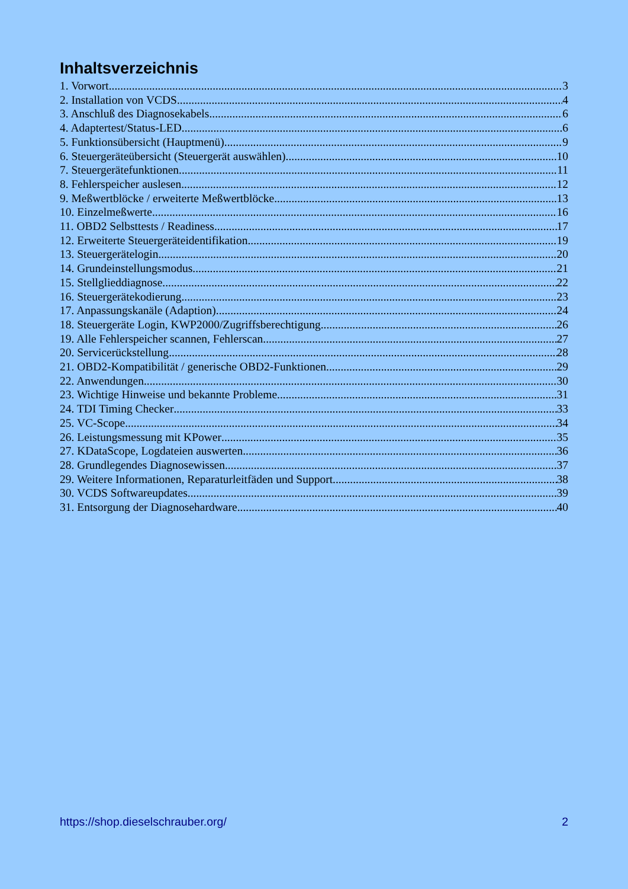Inhaltsverzeichnis
1. Vorwort 3
2. Installation von VCDS 4
3. Anschluß des Diagnosekabels 6
4. Adaptertest/Status-LED 6
5. Funktionsübersicht (Hauptmenü) 9
6. Steuergeräteübersicht (Steuergerät auswählen) 10
7. Steuergerätefunktionen 11
8. Fehlerspeicher auslesen 12
9. Meßwertblöcke / erweiterte Meßwertblöcke 13
10. Einzelmeßwerte 16
11. OBD2 Selbsttests / Readiness 17
12. Erweiterte Steuergeräteidentifikation 19
13. Steuergerätelogin 20
14. Grundeinstellungsmodus 21
15. Stellglieddiagnose 22
16. Steuergerätekodierung 23
17. Anpassungskanäle (Adaption) 24
18. Steuergeräte Login, KWP2000/Zugriffsberechtigung 26
19. Alle Fehlerspeicher scannen, Fehlerscan 27
20. Servicerückstellung 28
21. OBD2-Kompatibilität / generische OBD2-Funktionen 29
22. Anwendungen 30
23. Wichtige Hinweise und bekannte Probleme 31
24. TDI Timing Checker 33
25. VC-Scope 34
26. Leistungsmessung mit KPower 35
27. KDataScope, Logdateien auswerten 36
28. Grundlegendes Diagnosewissen 37
29. Weitere Informationen, Reparaturleitfäden und Support 38
30. VCDS Softwareupdates 39
31. Entsorgung der Diagnosehardware 40
https://shop.dieselschrauber.org/ 2